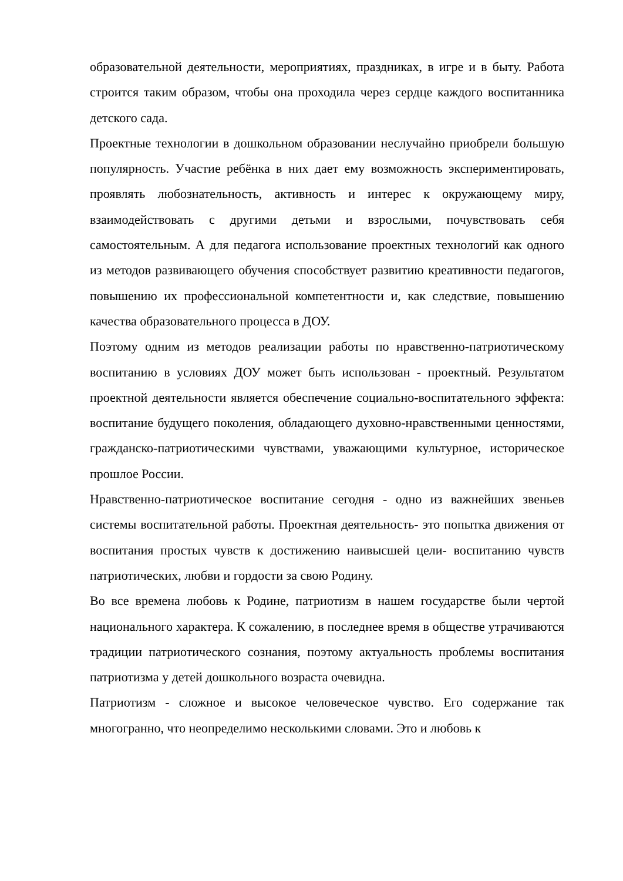образовательной деятельности, мероприятиях, праздниках, в игре и в быту. Работа строится таким образом, чтобы она проходила через сердце каждого воспитанника детского сада.
Проектные технологии в дошкольном образовании неслучайно приобрели большую популярность. Участие ребёнка в них дает ему возможность экспериментировать, проявлять любознательность, активность и интерес к окружающему миру, взаимодействовать с другими детьми и взрослыми, почувствовать себя самостоятельным. А для педагога использование проектных технологий как одного из методов развивающего обучения способствует развитию креативности педагогов, повышению их профессиональной компетентности и, как следствие, повышению качества образовательного процесса в ДОУ.
Поэтому одним из методов реализации работы по нравственно-патриотическому воспитанию в условиях ДОУ может быть использован - проектный. Результатом проектной деятельности является обеспечение социально-воспитательного эффекта: воспитание будущего поколения, обладающего духовно-нравственными ценностями, гражданско-патриотическими чувствами, уважающими культурное, историческое прошлое России.
Нравственно-патриотическое воспитание сегодня - одно из важнейших звеньев системы воспитательной работы. Проектная деятельность- это попытка движения от воспитания простых чувств к достижению наивысшей цели- воспитанию чувств патриотических, любви и гордости за свою Родину.
Во все времена любовь к Родине, патриотизм в нашем государстве были чертой национального характера. К сожалению, в последнее время в обществе утрачиваются традиции патриотического сознания, поэтому актуальность проблемы воспитания патриотизма у детей дошкольного возраста очевидна.
Патриотизм - сложное и высокое человеческое чувство. Его содержание так многогранно, что неопределимо несколькими словами. Это и любовь к